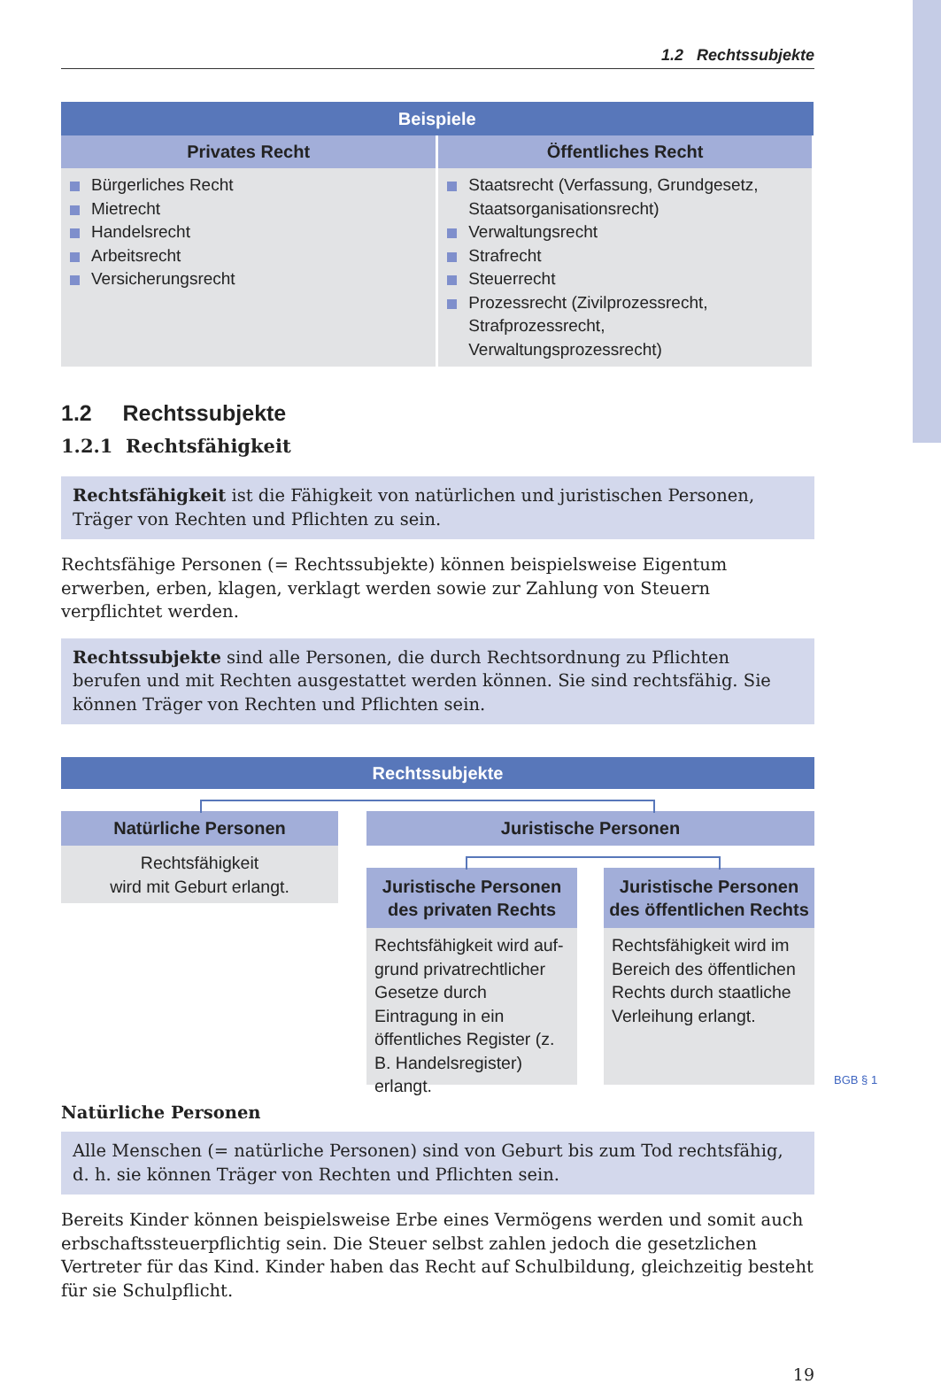1.2 Rechtssubjekte
| Beispiele | |
| --- | --- |
| Privates Recht | Öffentliches Recht |
| Bürgerliches Recht Mietrecht Handelsrecht Arbeitsrecht Versicherungsrecht | Staatsrecht (Verfassung, Grundgesetz, Staatsorganisationsrecht) Verwaltungsrecht Strafrecht Steuerrecht Prozessrecht (Zivilprozessrecht, Strafprozessrecht, Verwaltungsprozessrecht) |
1.2 Rechtssubjekte
1.2.1 Rechtsfähigkeit
Rechtsfähigkeit ist die Fähigkeit von natürlichen und juristischen Personen, Träger von Rechten und Pflichten zu sein.
Rechtsfähige Personen (= Rechtssubjekte) können beispielsweise Eigentum erwerben, erben, klagen, verklagt werden sowie zur Zahlung von Steuern verpflichtet werden.
Rechtssubjekte sind alle Personen, die durch Rechtsordnung zu Pflichten berufen und mit Rechten ausgestattet werden können. Sie sind rechtsfähig. Sie können Träger von Rechten und Pflichten sein.
Rechtssubjekte
Natürliche Personen
Rechtsfähigkeit
wird mit Geburt erlangt.
Juristische Personen
Juristische Personen des privaten Rechts
Rechtsfähigkeit wird auf­grund privatrechtlicher Ge­setze durch Eintragung in ein öffentliches Register (z. B. Handelsregister) erlangt.
Juristische Personen des öffentlichen Rechts
Rechtsfähigkeit wird im Bereich des öffentlichen Rechts durch staatliche Verleihung erlangt.
Natürliche Personen
Alle Menschen (= natürliche Personen) sind von Geburt bis zum Tod rechtsfähig, d. h. sie können Träger von Rechten und Pflichten sein.
Bereits Kinder können beispielsweise Erbe eines Vermögens werden und somit auch erb­schaftssteuerpflichtig sein. Die Steuer selbst zahlen jedoch die gesetzlichen Vertreter für das Kind. Kinder haben das Recht auf Schulbildung, gleichzeitig besteht für sie Schulpflicht.
19
BGB § 1